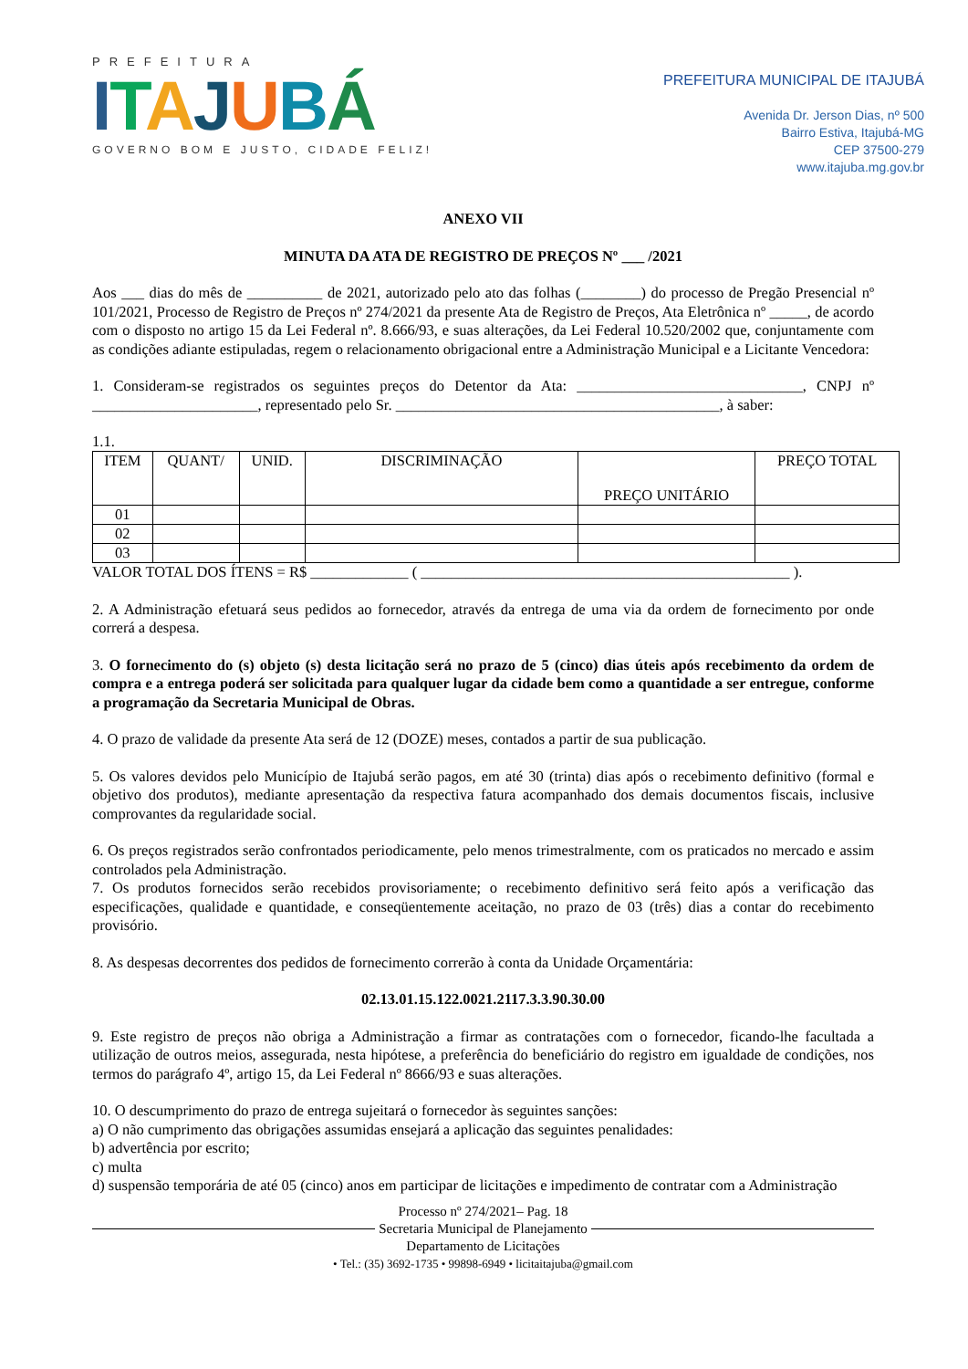PREFEITURA
ITAJUBÁ
GOVERNO BOM E JUSTO, CIDADE FELIZ!
PREFEITURA MUNICIPAL DE ITAJUBÁ
Avenida Dr. Jerson Dias, nº 500
Bairro Estiva, Itajubá-MG
CEP 37500-279
www.itajuba.mg.gov.br
ANEXO VII
MINUTA DA ATA DE REGISTRO DE PREÇOS Nº ___ /2021
Aos ___ dias do mês de __________ de 2021, autorizado pelo ato das folhas (________) do processo de Pregão Presencial nº 101/2021, Processo de Registro de Preços nº 274/2021 da presente Ata de Registro de Preços, Ata Eletrônica nº _____, de acordo com o disposto no artigo 15 da Lei Federal nº. 8.666/93, e suas alterações, da Lei Federal 10.520/2002 que, conjuntamente com as condições adiante estipuladas, regem o relacionamento obrigacional entre a Administração Municipal e a Licitante Vencedora:
1. Consideram-se registrados os seguintes preços do Detentor da Ata: ______________________________, CNPJ nº ______________________, representado pelo Sr. ___________________________________________, à saber:
1.1.
| ITEM | QUANT/ | UNID. | DISCRIMINAÇÃO | PREÇO UNITÁRIO | PREÇO TOTAL |
| --- | --- | --- | --- | --- | --- |
| 01 | | | | | |
| 02 | | | | | |
| 03 | | | | | |
VALOR TOTAL DOS ÍTENS = R$ _____________ ( _________________________________________________ ).
2. A Administração efetuará seus pedidos ao fornecedor, através da entrega de uma via da ordem de fornecimento por onde correrá a despesa.
3. O fornecimento do (s) objeto (s) desta licitação será no prazo de 5 (cinco) dias úteis após recebimento da ordem de compra e a entrega poderá ser solicitada para qualquer lugar da cidade bem como a quantidade a ser entregue, conforme a programação da Secretaria Municipal de Obras.
4. O prazo de validade da presente Ata será de 12 (DOZE) meses, contados a partir de sua publicação.
5. Os valores devidos pelo Município de Itajubá serão pagos, em até 30 (trinta) dias após o recebimento definitivo (formal e objetivo dos produtos), mediante apresentação da respectiva fatura acompanhado dos demais documentos fiscais, inclusive comprovantes da regularidade social.
6. Os preços registrados serão confrontados periodicamente, pelo menos trimestralmente, com os praticados no mercado e assim controlados pela Administração.
7. Os produtos fornecidos serão recebidos provisoriamente; o recebimento definitivo será feito após a verificação das especificações, qualidade e quantidade, e conseqüentemente aceitação, no prazo de 03 (três) dias a contar do recebimento provisório.
8. As despesas decorrentes dos pedidos de fornecimento correrão à conta da Unidade Orçamentária:
02.13.01.15.122.0021.2117.3.3.90.30.00
9. Este registro de preços não obriga a Administração a firmar as contratações com o fornecedor, ficando-lhe facultada a utilização de outros meios, assegurada, nesta hipótese, a preferência do beneficiário do registro em igualdade de condições, nos termos do parágrafo 4º, artigo 15, da Lei Federal nº 8666/93 e suas alterações.
10. O descumprimento do prazo de entrega sujeitará o fornecedor às seguintes sanções:
a) O não cumprimento das obrigações assumidas ensejará a aplicação das seguintes penalidades:
b) advertência por escrito;
c) multa
d) suspensão temporária de até 05 (cinco) anos em participar de licitações e impedimento de contratar com a Administração
Processo nº 274/2021– Pag. 18
Secretaria Municipal de Planejamento
Departamento de Licitações
• Tel.: (35) 3692-1735 • 99898-6949 • licitaitajuba@gmail.com